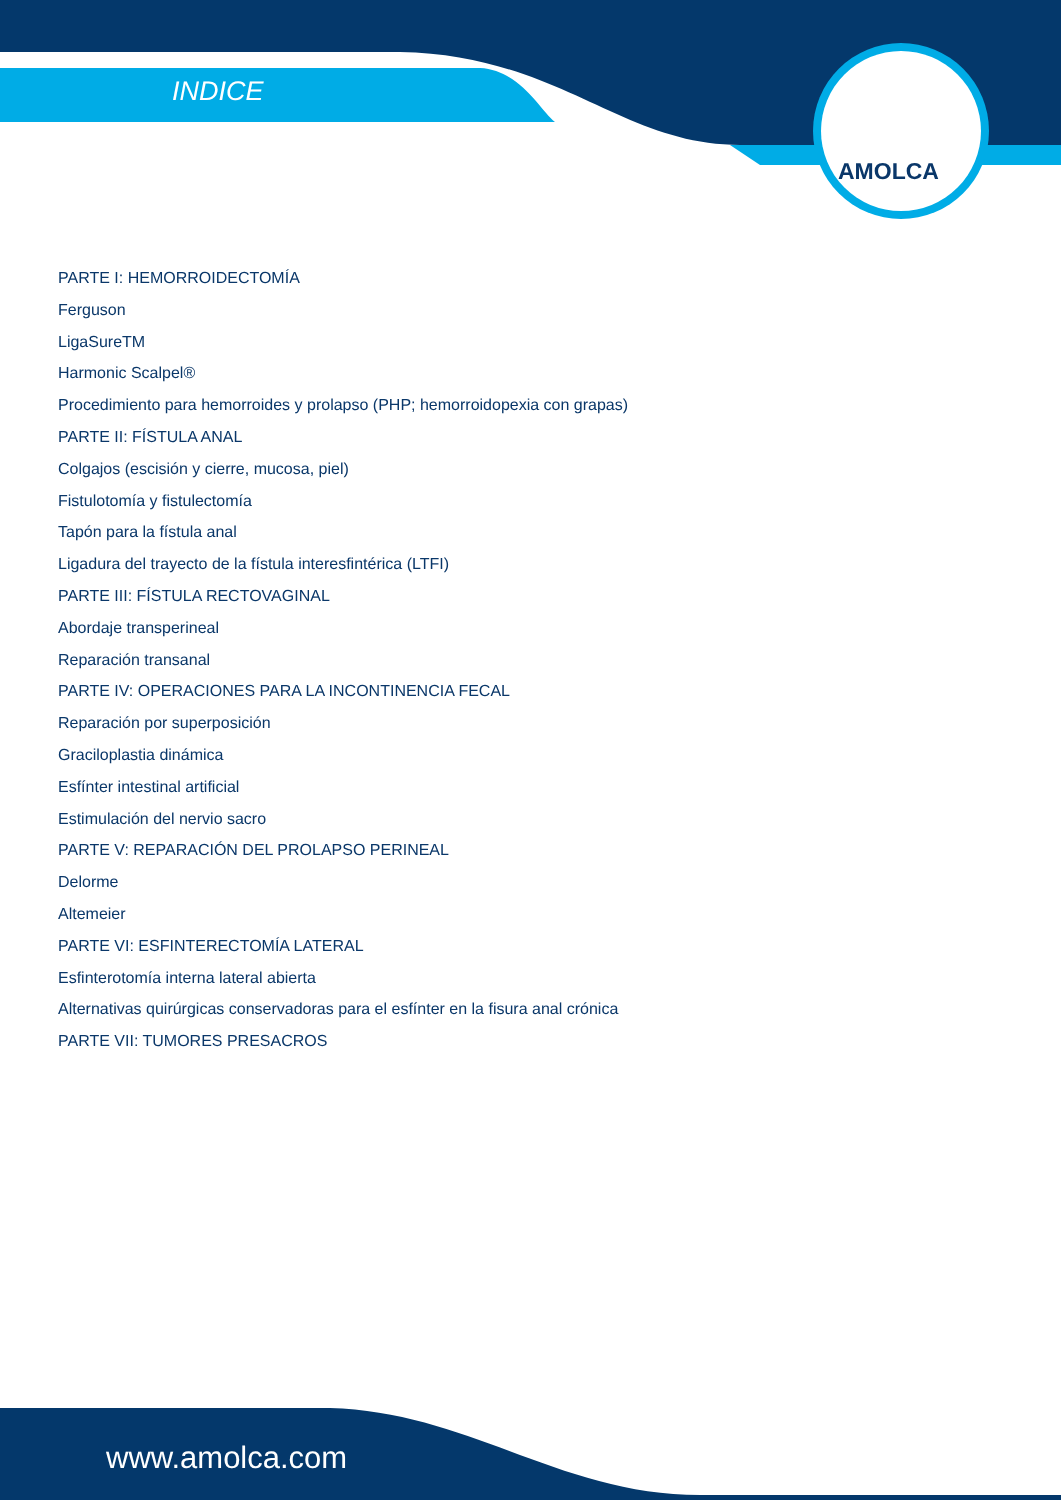INDICE
AMOLCA
PARTE I: HEMORROIDECTOMÍA
Ferguson
LigaSureTM
Harmonic Scalpel®
Procedimiento para hemorroides y prolapso (PHP; hemorroidopexia con grapas)
PARTE II: FÍSTULA ANAL
Colgajos (escisión y cierre, mucosa, piel)
Fistulotomía y fistulectomía
Tapón para la fístula anal
Ligadura del trayecto de la fístula interesfintérica (LTFI)
PARTE III: FÍSTULA RECTOVAGINAL
Abordaje transperineal
Reparación transanal
PARTE IV: OPERACIONES PARA LA INCONTINENCIA FECAL
Reparación por superposición
Graciloplastia dinámica
Esfínter intestinal artificial
Estimulación del nervio sacro
PARTE V: REPARACIÓN DEL PROLAPSO PERINEAL
Delorme
Altemeier
PARTE VI: ESFINTERECTOMÍA LATERAL
Esfinterotomía interna lateral abierta
Alternativas quirúrgicas conservadoras para el esfínter en la fisura anal crónica
PARTE VII: TUMORES PRESACROS
www.amolca.com